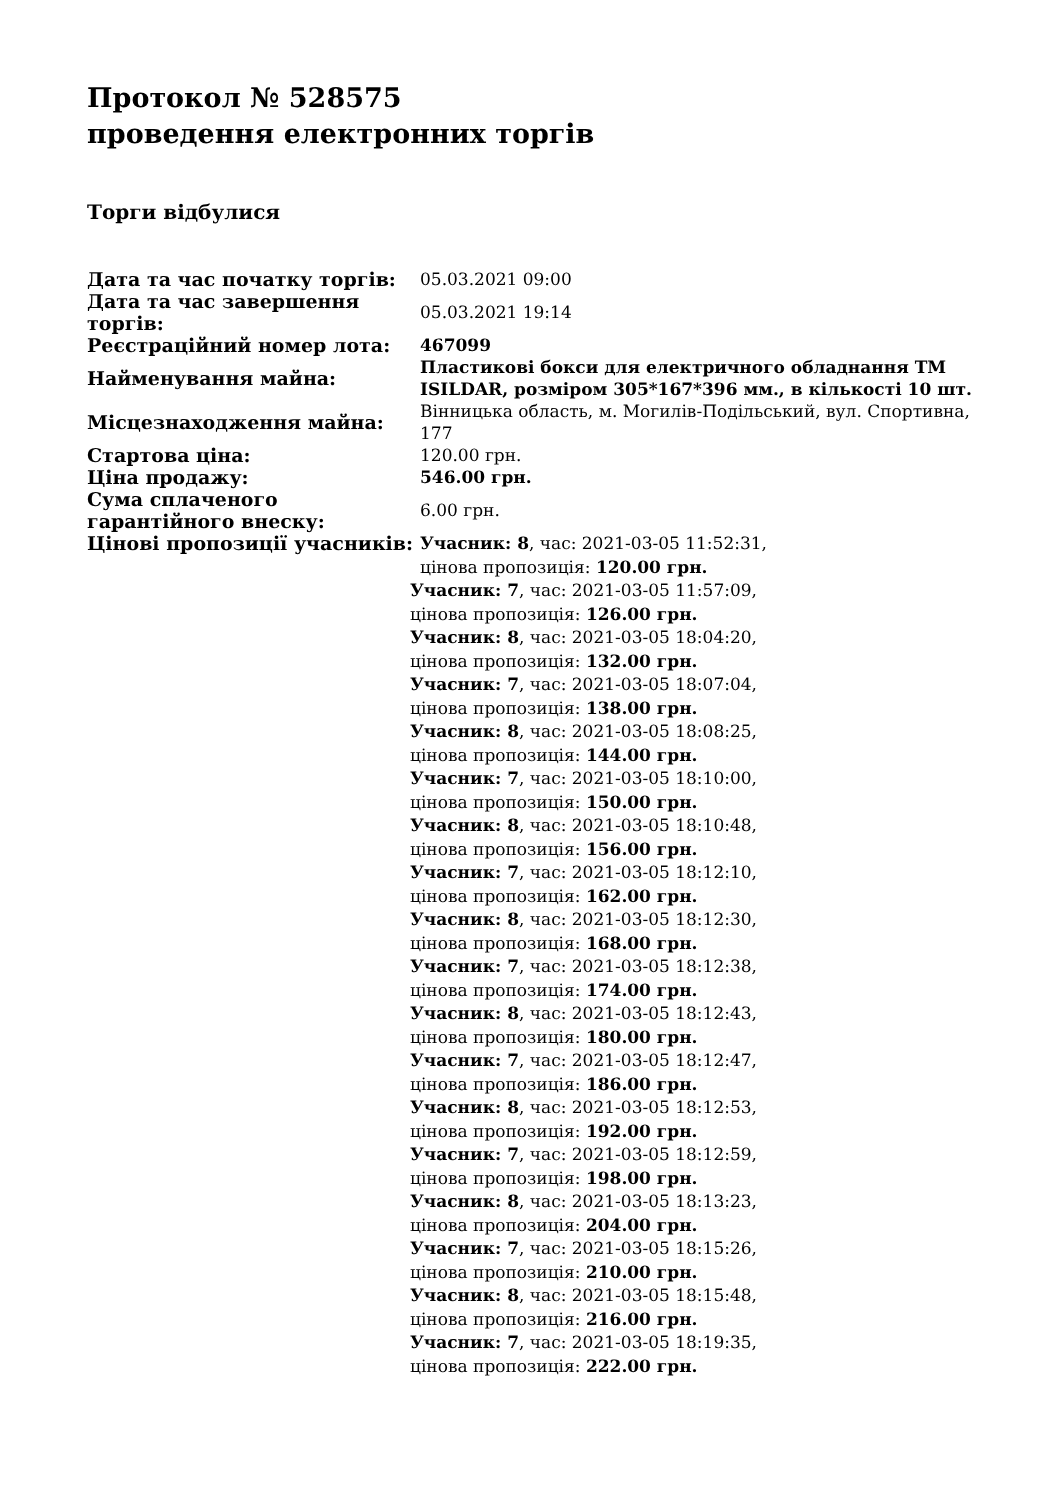Протокол № 528575
проведення електронних торгів
Торги відбулися
| Дата та час початку торгів: | 05.03.2021 09:00 |
| Дата та час завершення торгів: | 05.03.2021 19:14 |
| Реєстраційний номер лота: | 467099 |
| Найменування майна: | Пластикові бокси для електричного обладнання TM ISILDAR, розміром 305*167*396 мм., в кількості 10 шт. |
| Місцезнаходження майна: | Вінницька область, м. Могилів-Подільський, вул. Спортивна, 177 |
| Стартова ціна: | 120.00 грн. |
| Ціна продажу: | 546.00 грн. |
| Сума сплаченого гарантійного внеску: | 6.00 грн. |
| Цінові пропозиції учасників: | Учасник: 8 , час: 2021-03-05 11:52:31, цінова пропозиція: 120.00 грн. Учасник: 7 , час: 2021-03-05 11:57:09, цінова пропозиція: 126.00 грн. Учасник: 8 , час: 2021-03-05 18:04:20, цінова пропозиція: 132.00 грн. Учасник: 7 , час: 2021-03-05 18:07:04, цінова пропозиція: 138.00 грн. Учасник: 8 , час: 2021-03-05 18:08:25, цінова пропозиція: 144.00 грн. Учасник: 7 , час: 2021-03-05 18:10:00, цінова пропозиція: 150.00 грн. Учасник: 8 , час: 2021-03-05 18:10:48, цінова пропозиція: 156.00 грн. Учасник: 7 , час: 2021-03-05 18:12:10, цінова пропозиція: 162.00 грн. Учасник: 8 , час: 2021-03-05 18:12:30, цінова пропозиція: 168.00 грн. Учасник: 7 , час: 2021-03-05 18:12:38, цінова пропозиція: 174.00 грн. Учасник: 8 , час: 2021-03-05 18:12:43, цінова пропозиція: 180.00 грн. Учасник: 7 , час: 2021-03-05 18:12:47, цінова пропозиція: 186.00 грн. Учасник: 8 , час: 2021-03-05 18:12:53, цінова пропозиція: 192.00 грн. Учасник: 7 , час: 2021-03-05 18:12:59, цінова пропозиція: 198.00 грн. Учасник: 8 , час: 2021-03-05 18:13:23, цінова пропозиція: 204.00 грн. Учасник: 7 , час: 2021-03-05 18:15:26, цінова пропозиція: 210.00 грн. Учасник: 8 , час: 2021-03-05 18:15:48, цінова пропозиція: 216.00 грн. Учасник: 7 , час: 2021-03-05 18:19:35, цінова пропозиція: 222.00 грн. |